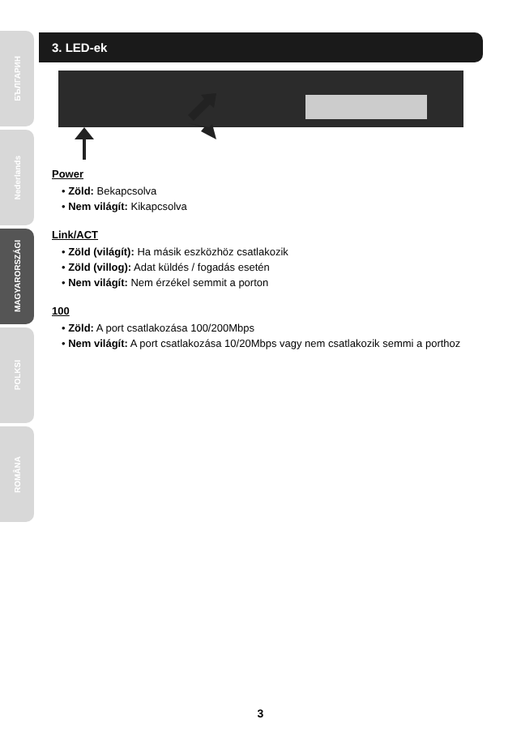БЪЛГАРИН
Nederlands
MAGYARORSZÁGI
POLKSI
ROMÂNA
3. LED-ek
Power
• Zöld: Bekapcsolva
• Nem világít: Kikapcsolva
Link/ACT
• Zöld (világít): Ha másik eszközhöz csatlakozik
• Zöld (villog): Adat küldés / fogadás esetén
• Nem világít: Nem érzékel semmit a porton
100
• Zöld: A port csatlakozása 100/200Mbps
• Nem világít: A port csatlakozása 10/20Mbps vagy nem csatlakozik semmi a porthoz
3